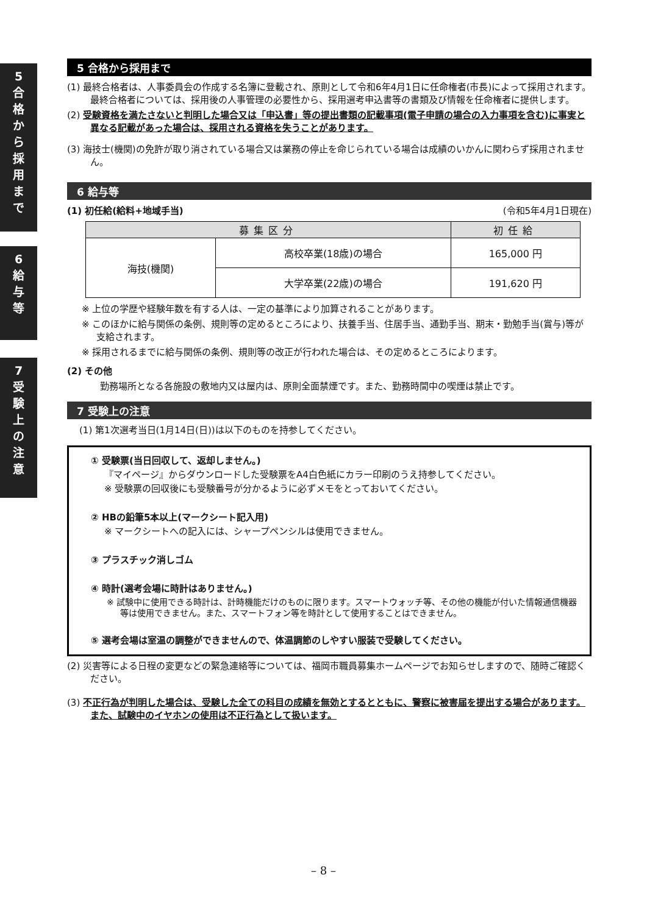5
合
格
か
ら
採
用
ま
で
6
給
与
等
7
受
験
上
の
注
意
5 合格から採用まで
(1) 最終合格者は、人事委員会の作成する名簿に登載され、原則として令和6年4月1日に任命権者(市長)によって採用されます。最終合格者については、採用後の人事管理の必要性から、採用選考申込書等の書類及び情報を任命権者に提供します。
(2) 受験資格を満たさないと判明した場合又は「申込書」等の提出書類の記載事項(電子申請の場合の入力事項を含む)に事実と異なる記載があった場合は、採用される資格を失うことがあります。
(3) 海技士(機関)の免許が取り消されている場合又は業務の停止を命じられている場合は成績のいかんに関わらず採用されません。
6 給与等
(1) 初任給(給料+地域手当) (令和5年4月1日現在)
| 募集区分 | | 初任給 |
| --- | --- | --- |
| 海技(機関) | 高校卒業(18歳)の場合 | 165,000 円 |
| | 大学卒業(22歳)の場合 | 191,620 円 |
※ 上位の学歴や経験年数を有する人は、一定の基準により加算されることがあります。
※ このほかに給与関係の条例、規則等の定めるところにより、扶養手当、住居手当、通勤手当、期末・勤勉手当(賞与)等が支給されます。
※ 採用されるまでに給与関係の条例、規則等の改正が行われた場合は、その定めるところによります。
(2) その他
勤務場所となる各施設の敷地内又は屋内は、原則全面禁煙です。また、勤務時間中の喫煙は禁止です。
7 受験上の注意
(1) 第1次選考当日(1月14日(日))は以下のものを持参してください。
① 受験票(当日回収して、返却しません。)
『マイページ』からダウンロードした受験票をA4白色紙にカラー印刷のうえ持参してください。
※ 受験票の回収後にも受験番号が分かるように必ずメモをとっておいてください。
② HBの鉛筆5本以上(マークシート記入用)
※ マークシートへの記入には、シャープペンシルは使用できません。
③ プラスチック消しゴム
④ 時計(選考会場に時計はありません。)
※ 試験中に使用できる時計は、計時機能だけのものに限ります。スマートウォッチ等、その他の機能が付いた情報通信機器等は使用できません。また、スマートフォン等を時計として使用することはできません。
⑤ 選考会場は室温の調整ができませんので、体温調節のしやすい服装で受験してください。
(2) 災害等による日程の変更などの緊急連絡等については、福岡市職員募集ホームページでお知らせしますので、随時ご確認ください。
(3) 不正行為が判明した場合は、受験した全ての科目の成績を無効とするとともに、警察に被害届を提出する場合があります。また、試験中のイヤホンの使用は不正行為として扱います。
– 8 –